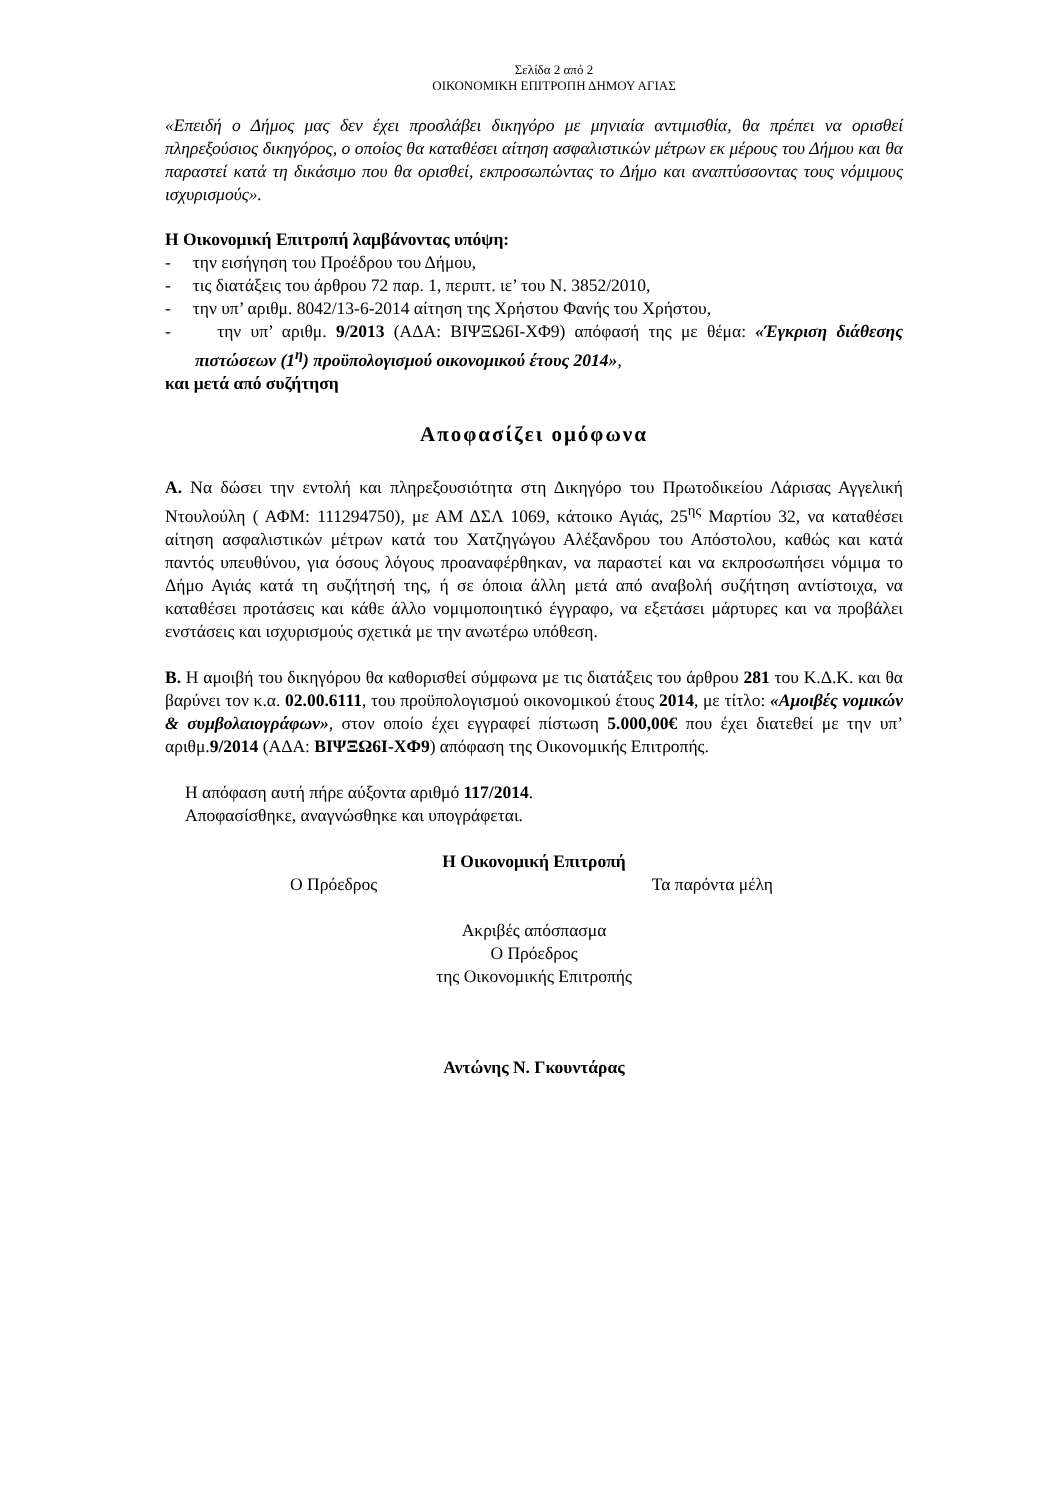Σελίδα 2 από 2
ΟΙΚΟΝΟΜΙΚΗ ΕΠΙΤΡΟΠΗ ΔΗΜΟΥ ΑΓΙΑΣ
«Επειδή ο Δήμος μας δεν έχει προσλάβει δικηγόρο με μηνιαία αντιμισθία, θα πρέπει να ορισθεί πληρεξούσιος δικηγόρος, ο οποίος θα καταθέσει αίτηση ασφαλιστικών μέτρων εκ μέρους του Δήμου και θα παραστεί κατά τη δικάσιμο που θα ορισθεί, εκπροσωπώντας το Δήμο και αναπτύσσοντας τους νόμιμους ισχυρισμούς».
Η Οικονομική Επιτροπή λαμβάνοντας υπόψη:
- την εισήγηση του Προέδρου του Δήμου,
- τις διατάξεις του άρθρου 72 παρ. 1, περιπτ. ιε’ του Ν. 3852/2010,
- την υπ’ αριθμ. 8042/13-6-2014 αίτηση της Χρήστου Φανής του Χρήστου,
- την υπ’ αριθμ. 9/2013 (ΑΔΑ: ΒΙΨΞΩ6Ι-ΧΦ9) απόφασή της με θέμα: «Έγκριση διάθεσης πιστώσεων (1<sup>η</sup>) προϋπολογισμού οικονομικού έτους 2014»,
και μετά από συζήτηση
Αποφασίζει ομόφωνα
Α. Να δώσει την εντολή και πληρεξουσιότητα στη Δικηγόρο του Πρωτοδικείου Λάρισας Αγγελική Ντουλούλη ( ΑΦΜ: 111294750), με ΑΜ ΔΣΛ 1069, κάτοικο Αγιάς, 25<sup>ης</sup> Μαρτίου 32, να καταθέσει αίτηση ασφαλιστικών μέτρων κατά του Χατζηγώγου Αλέξανδρου του Απόστολου, καθώς και κατά παντός υπευθύνου, για όσους λόγους προαναφέρθηκαν, να παραστεί και να εκπροσωπήσει νόμιμα το Δήμο Αγιάς κατά τη συζήτησή της, ή σε όποια άλλη μετά από αναβολή συζήτηση αντίστοιχα, να καταθέσει προτάσεις και κάθε άλλο νομιμοποιητικό έγγραφο, να εξετάσει μάρτυρες και να προβάλει ενστάσεις και ισχυρισμούς σχετικά με την ανωτέρω υπόθεση.
Β. Η αμοιβή του δικηγόρου θα καθορισθεί σύμφωνα με τις διατάξεις του άρθρου 281 του Κ.Δ.Κ. και θα βαρύνει τον κ.α. 02.00.6111, του προϋπολογισμού οικονομικού έτους 2014, με τίτλο: «Αμοιβές νομικών & συμβολαιογράφων», στον οποίο έχει εγγραφεί πίστωση 5.000,00€ που έχει διατεθεί με την υπ’ αριθμ.9/2014 (ΑΔΑ: ΒΙΨΞΩ6Ι-ΧΦ9) απόφαση της Οικονομικής Επιτροπής.
Η απόφαση αυτή πήρε αύξοντα αριθμό 117/2014.
Αποφασίσθηκε, αναγνώσθηκε και υπογράφεται.
Η Οικονομική Επιτροπή
Ο Πρόεδρος Τα παρόντα μέλη
Ακριβές απόσπασμα
Ο Πρόεδρος
της Οικονομικής Επιτροπής
Αντώνης Ν. Γκουντάρας